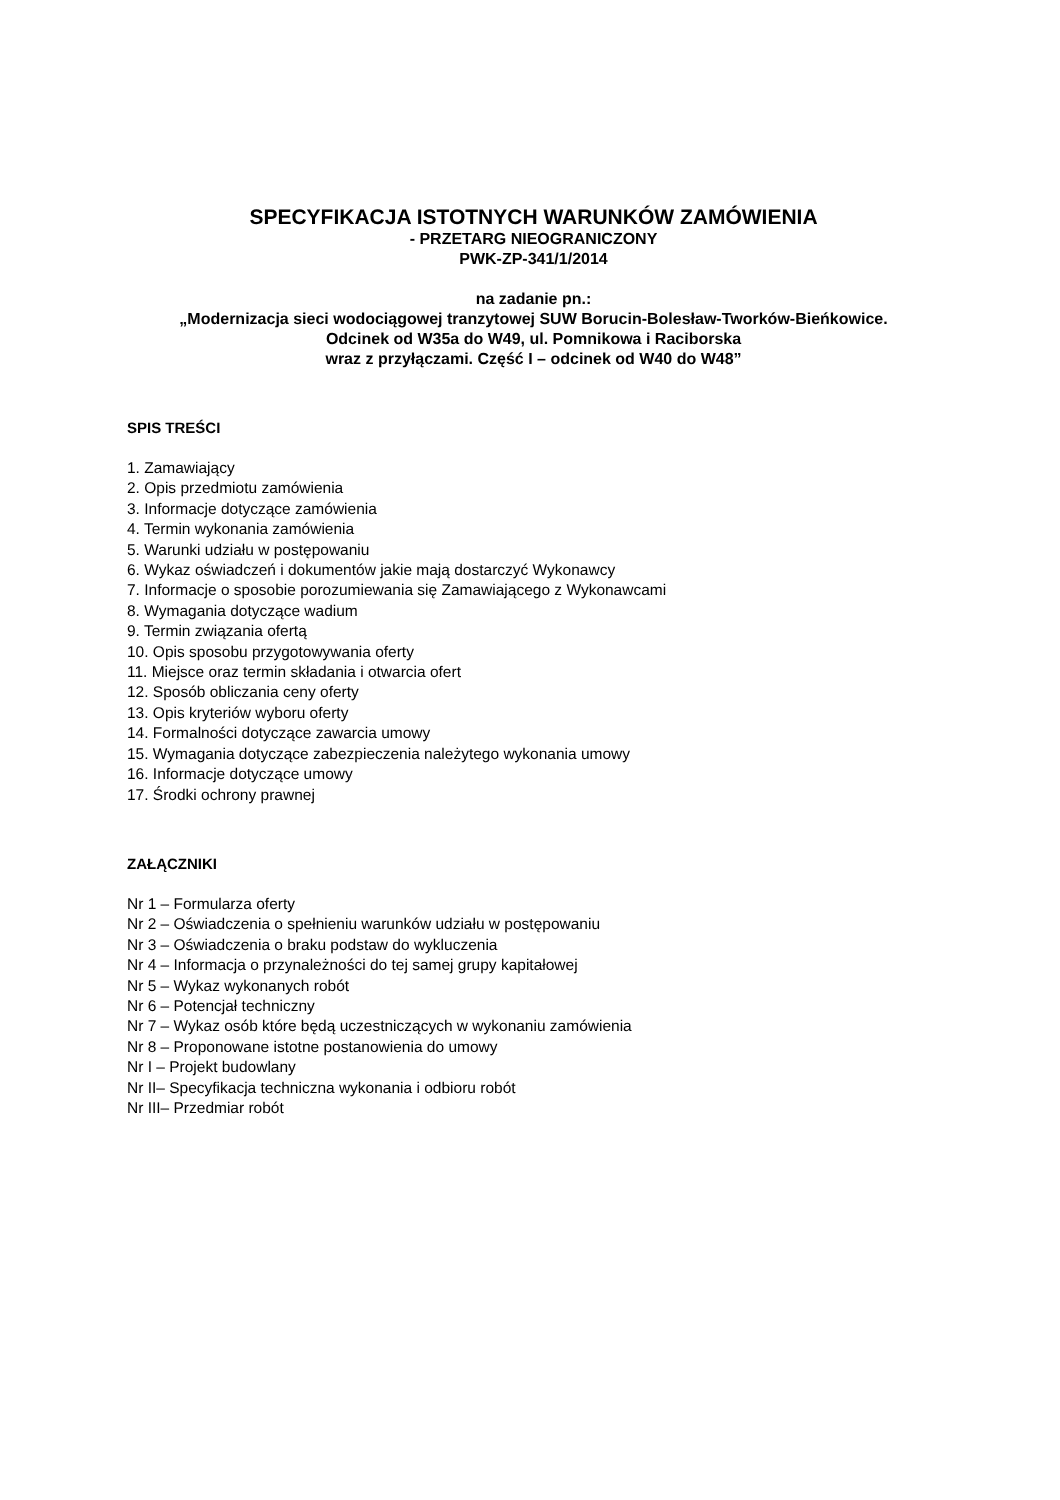SPECYFIKACJA ISTOTNYCH WARUNKÓW ZAMÓWIENIA
- PRZETARG NIEOGRANICZONY
PWK-ZP-341/1/2014
na zadanie pn.:
„Modernizacja sieci wodociągowej tranzytowej SUW Borucin-Bolesław-Tworków-Bieńkowice.
Odcinek od W35a do W49, ul. Pomnikowa i Raciborska
wraz z przyłączami. Część I – odcinek od W40 do W48”
SPIS TREŚCI
1. Zamawiający
2. Opis przedmiotu zamówienia
3. Informacje dotyczące zamówienia
4. Termin wykonania zamówienia
5. Warunki udziału w postępowaniu
6. Wykaz oświadczeń i dokumentów jakie mają dostarczyć Wykonawcy
7. Informacje o sposobie porozumiewania się Zamawiającego z Wykonawcami
8. Wymagania dotyczące wadium
9. Termin związania ofertą
10. Opis sposobu przygotowywania oferty
11. Miejsce oraz termin składania i otwarcia ofert
12. Sposób obliczania ceny oferty
13. Opis kryteriów wyboru oferty
14. Formalności dotyczące zawarcia umowy
15. Wymagania dotyczące zabezpieczenia należytego wykonania umowy
16. Informacje dotyczące umowy
17. Środki ochrony prawnej
ZAŁĄCZNIKI
Nr 1 – Formularza oferty
Nr 2 – Oświadczenia o spełnieniu warunków udziału w postępowaniu
Nr 3 – Oświadczenia o braku podstaw do wykluczenia
Nr 4 – Informacja o przynależności do tej samej grupy kapitałowej
Nr 5 – Wykaz wykonanych robót
Nr 6 – Potencjał techniczny
Nr 7 – Wykaz osób które będą uczestniczących w wykonaniu zamówienia
Nr 8 – Proponowane istotne postanowienia do umowy
Nr I – Projekt budowlany
Nr II– Specyfikacja techniczna wykonania i odbioru robót
Nr III– Przedmiar robót